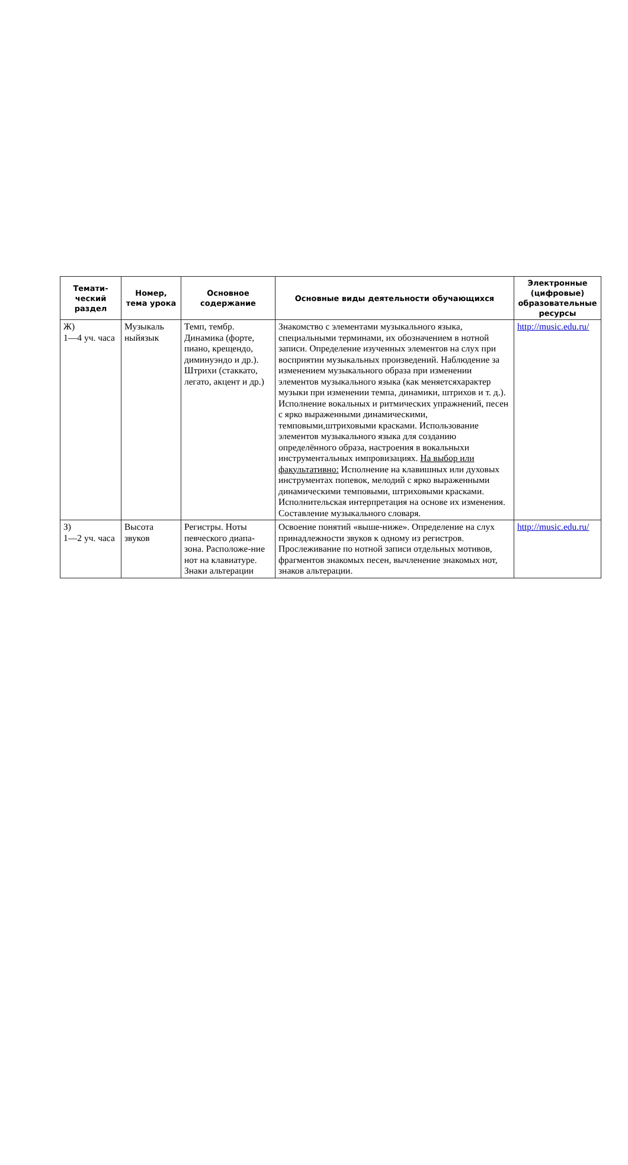| Темати-ческий раздел | Номер, тема урока | Основное содержание | Основные виды деятельности обучающихся | Электронные (цифровые) образовательные ресурсы |
| --- | --- | --- | --- | --- |
| Ж) 1—4 уч. часа | Музыкаль ныйязык | Темп, тембр. Динамика (форте, пиано, крещендо, диминуэндо и др.). Штрихи (стаккато, легато, акцент и др.) | Знакомство с элементами музыкального языка, специальными терминами, их обозначением в нотной записи. Определение изученных элементов на слух при восприятии музыкальных произведений. Наблюдение за изменением музыкального образа при изменении элементов музыкального языка (как меняетсяхарактер музыки при изменении темпа, динамики, штрихов и т. д.). Исполнение вокальных и ритмических упражнений, песен с ярко выраженными динамическими, темповыми,штриховыми красками. Использование элементов музыкального языка для созданию определённого образа, настроения в вокальныхи инструментальных импровизациях. На выбор или факультативно: Исполнение на клавишных или духовых инструментах попевок, мелодий с ярко выраженными динамическими темповыми, штриховыми красками. Исполнительская интерпретация на основе их изменения. Составление музыкального словаря. | http://music.edu.ru/ |
| З) 1—2 уч. часа | Высота звуков | Регистры. Ноты певческого диапа-зона. Расположе-ние нот на клавиатуре. Знаки альтерации | Освоение понятий «выше-ниже». Определение на слух принадлежности звуков к одному из регистров. Прослеживание по нотной записи отдельных мотивов, фрагментов знакомых песен, вычленение знакомых нот, знаков альтерации. | http://music.edu.ru/ |